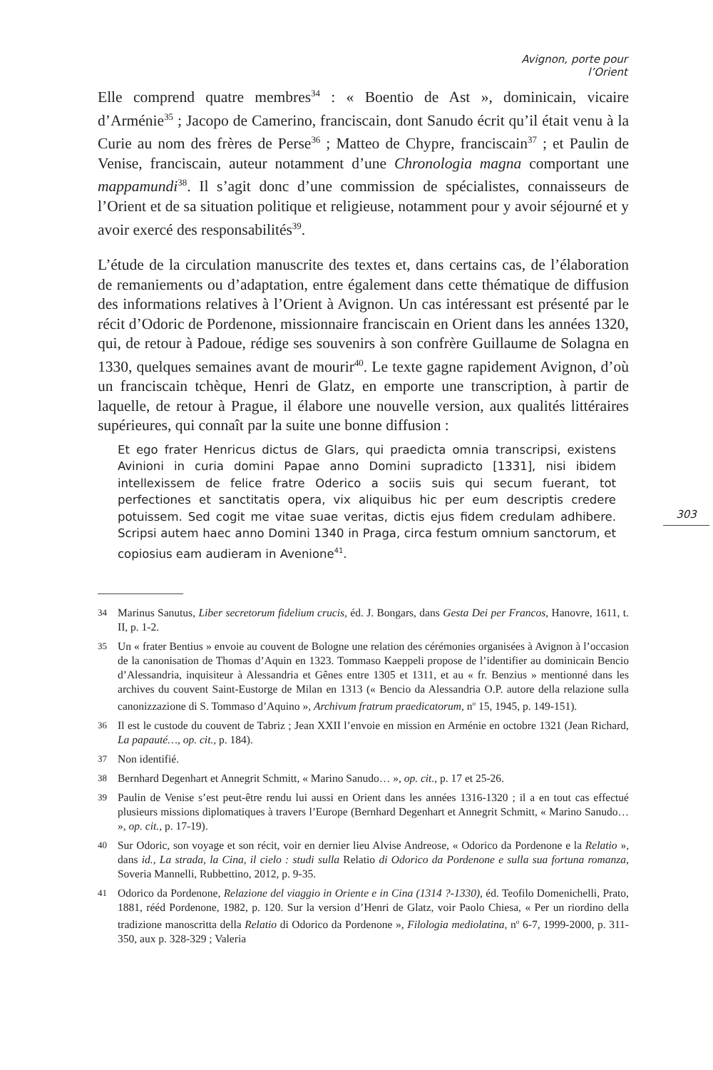Avignon, porte pour l’Orient
Elle comprend quatre membres<sup>34</sup> : « Boentio de Ast », dominicain, vicaire d’Arménie<sup>35</sup> ; Jacopo de Camerino, franciscain, dont Sanudo écrit qu’il était venu à la Curie au nom des frères de Perse<sup>36</sup> ; Matteo de Chypre, franciscain<sup>37</sup> ; et Paulin de Venise, franciscain, auteur notamment d’une Chronologia magna comportant une mappamundi<sup>38</sup>. Il s’agit donc d’une commission de spécialistes, connaisseurs de l’Orient et de sa situation politique et religieuse, notamment pour y avoir séjourné et y avoir exercé des responsabilités<sup>39</sup>.
L’étude de la circulation manuscrite des textes et, dans certains cas, de l’élaboration de remaniements ou d’adaptation, entre également dans cette thématique de diffusion des informations relatives à l’Orient à Avignon. Un cas intéressant est présenté par le récit d’Odoric de Pordenone, missionnaire franciscain en Orient dans les années 1320, qui, de retour à Padoue, rédige ses souvenirs à son confrère Guillaume de Solagna en 1330, quelques semaines avant de mourir<sup>40</sup>. Le texte gagne rapidement Avignon, d’où un franciscain tchèque, Henri de Glatz, en emporte une transcription, à partir de laquelle, de retour à Prague, il élabore une nouvelle version, aux qualités littéraires supérieures, qui connaît par la suite une bonne diffusion :
Et ego frater Henricus dictus de Glars, qui praedicta omnia transcripsi, existens Avinioni in curia domini Papae anno Domini supradicto [1331], nisi ibidem intellexissem de felice fratre Oderico a sociis suis qui secum fuerant, tot perfectiones et sanctitatis opera, vix aliquibus hic per eum descriptis credere potuissem. Sed cogit me vitae suae veritas, dictis ejus fidem credulam adhibere. Scripsi autem haec anno Domini 1340 in Praga, circa festum omnium sanctorum, et copiosius eam audieram in Avenione<sup>41</sup>.
34
Marinus Sanutus, Liber secretorum fidelium crucis, éd. J. Bongars, dans Gesta Dei per Francos, Hanovre, 1611, t. II, p. 1-2.
35
Un « frater Bentius » envoie au couvent de Bologne une relation des cérémonies organisées à Avignon à l’occasion de la canonisation de Thomas d’Aquin en 1323. Tommaso Kaeppeli propose de l’identifier au dominicain Bencio d’Alessandria, inquisiteur à Alessandria et Gênes entre 1305 et 1311, et au « fr. Benzius » mentionné dans les archives du couvent Saint-Eustorge de Milan en 1313 (« Bencio da Alessandria O.P. autore della relazione sulla canonizzazione di S. Tommaso d’Aquino », Archivum fratrum praedicatorum, n<sup>o</sup> 15, 1945, p. 149-151).
36
Il est le custode du couvent de Tabriz ; Jean XXII l’envoie en mission en Arménie en octobre 1321 (Jean Richard, La papauté…, op. cit., p. 184).
37
Non identifié.
38
Bernhard Degenhart et Annegrit Schmitt, « Marino Sanudo… », op. cit., p. 17 et 25-26.
39
Paulin de Venise s’est peut-être rendu lui aussi en Orient dans les années 1316-1320 ; il a en tout cas effectué plusieurs missions diplomatiques à travers l’Europe (Bernhard Degenhart et Annegrit Schmitt, « Marino Sanudo… », op. cit., p. 17-19).
40
Sur Odoric, son voyage et son récit, voir en dernier lieu Alvise Andreose, « Odorico da Pordenone e la Relatio », dans id., La strada, la Cina, il cielo : studi sulla Relatio di Odorico da Pordenone e sulla sua fortuna romanza, Soveria Mannelli, Rubbettino, 2012, p. 9-35.
41
Odorico da Pordenone, Relazione del viaggio in Oriente e in Cina (1314 ?-1330), éd. Teofilo Domenichelli, Prato, 1881, rééd Pordenone, 1982, p. 120. Sur la version d’Henri de Glatz, voir Paolo Chiesa, « Per un riordino della tradizione manoscritta della Relatio di Odorico da Pordenone », Filologia mediolatina, n<sup>o</sup> 6-7, 1999-2000, p. 311-350, aux p. 328-329 ; Valeria
303